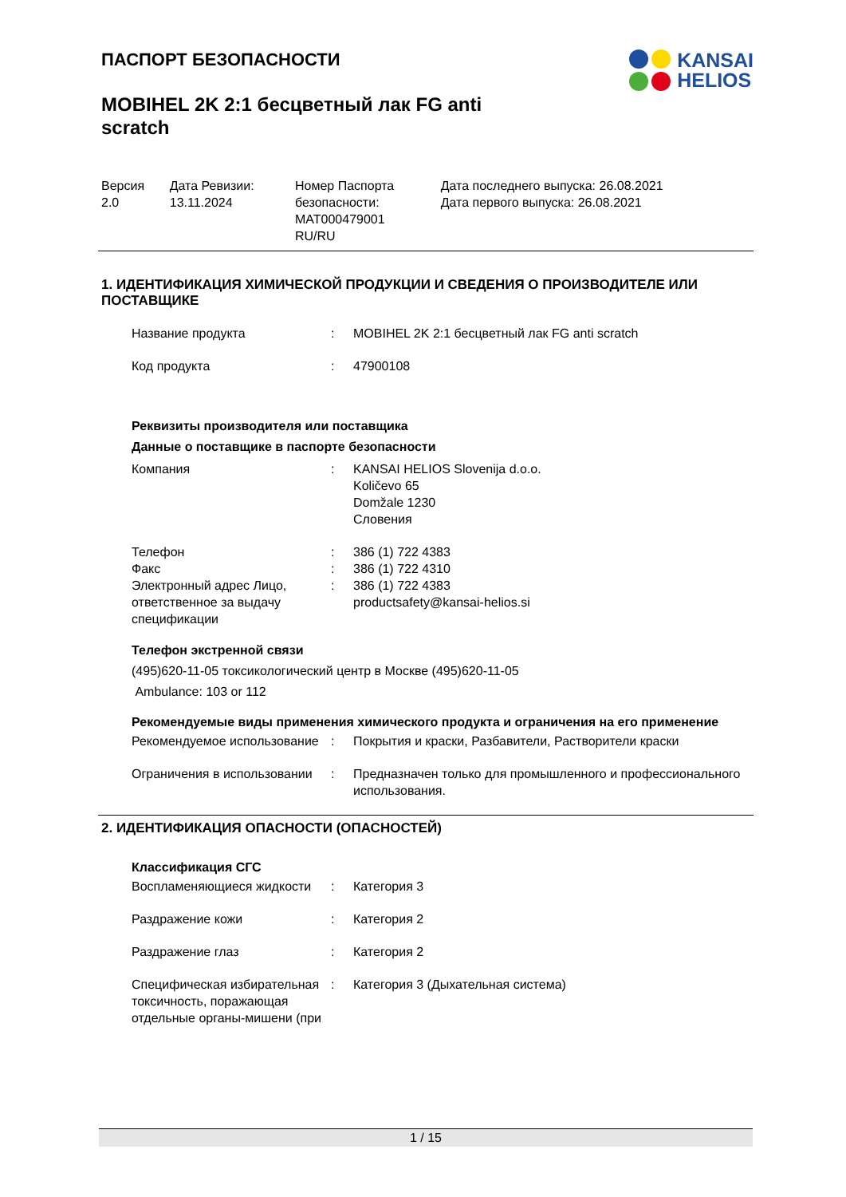KANSAI
HELIOS
ПАСПОРТ БЕЗОПАСНОСТИ
MOBIHEL 2K 2:1 бесцветный лак FG anti scratch
| Версия 2.0 | Дата Ревизии: 13.11.2024 | Номер Паспорта безопасности: MAT000479001 RU/RU | Дата последнего выпуска: 26.08.2021 Дата первого выпуска: 26.08.2021 |
1. ИДЕНТИФИКАЦИЯ ХИМИЧЕСКОЙ ПРОДУКЦИИ И СВЕДЕНИЯ О ПРОИЗВОДИТЕЛЕ ИЛИ ПОСТАВЩИКЕ
| Название продукта | : | MOBIHEL 2K 2:1 бесцветный лак FG anti scratch |
| Код продукта | : | 47900108 |
Реквизиты производителя или поставщика
Данные о поставщике в паспорте безопасности
| Компания | : | KANSAI HELIOS Slovenija d.o.o. Količevo 65 Domžale 1230 Словения |
| Телефон | : | 386 (1) 722 4383 |
| Факс | : | 386 (1) 722 4310 |
| Электронный адрес Лицо, ответственное за выдачу спецификации | : | 386 (1) 722 4383 productsafety@kansai-helios.si |
Телефон экстренной связи
(495)620-11-05 токсикологический центр в Москве (495)620-11-05
Ambulance: 103 or 112
Рекомендуемые виды применения химического продукта и ограничения на его применение
| Рекомендуемое использование | : | Покрытия и краски, Разбавители, Растворители краски |
| Ограничения в использовании | : | Предназначен только для промышленного и профессионального использования. |
2. ИДЕНТИФИКАЦИЯ ОПАСНОСТИ (ОПАСНОСТЕЙ)
Классификация СГС
| Воспламеняющиеся жидкости | : | Категория 3 |
| Раздражение кожи | : | Категория 2 |
| Раздражение глаз | : | Категория 2 |
| Специфическая избирательная токсичность, поражающая отдельные органы-мишени (при | : | Категория 3 (Дыхательная система) |
1 / 15